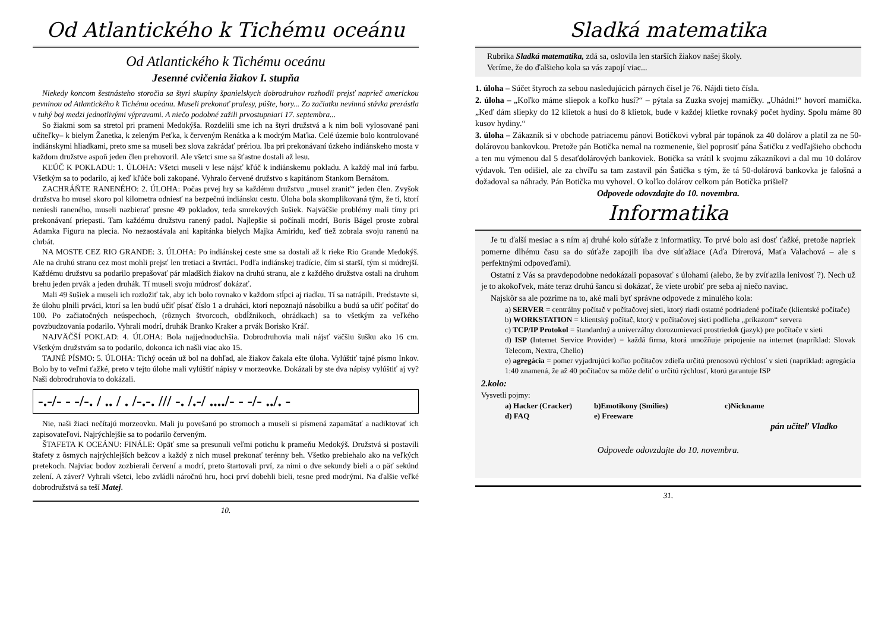Od Atlantického k Tichému oceánu
Od Atlantického k Tichému oceánu
Jesenné cvičenia žiakov I. stupňa
Niekedy koncom šestnásteho storočia sa štyri skupiny španielskych dobrodruhov rozhodli prejsť naprieč americkou pevninou od Atlantického k Tichému oceánu. Museli prekonať pralesy, púšte, hory... Zo začiatku nevinná stávka prerástla v tuhý boj medzi jednotlivými výpravami. A niečo podobné zažili prvostupniari 17. septembra...
So žiakmi som sa stretol pri prameni Medokýša. Rozdelili sme ich na štyri družstvá a k nim boli vylosované pani učiteľky– k bielym Žanetka, k zeleným Peťka, k červeným Renátka a k modrým Maťka. Celé územie bolo kontrolované indiánskymi hliadkami, preto sme sa museli bez slova zakrádať prériou. Iba pri prekonávaní úzkeho indiánskeho mosta v každom družstve aspoň jeden člen prehovoril. Ale všetci sme sa šťastne dostali až lesu.
KĽÚČ K POKLADU: 1. ÚLOHA: Všetci museli v lese nájsť kľúč k indiánskemu pokladu. A každý mal inú farbu. Všetkým sa to podarilo, aj keď kľúče boli zakopané. Vyhralo červené družstvo s kapitánom Stankom Bernátom.
ZACHRÁŇTE RANENÉHO: 2. ÚLOHA: Počas prvej hry sa každému družstvu „musel zraniť“ jeden člen. Zvyšok družstva ho musel skoro pol kilometra odniesť na bezpečnú indiánsku cestu. Úloha bola skomplikovaná tým, že tí, ktorí neniesli raneného, museli nazbierať presne 49 pokladov, teda smrekových šušiek. Najväčšie problémy mali tímy pri prekonávaní priepasti. Tam každému družstvu ranený padol. Najlepšie si počínali modrí, Boris Bágel proste zobral Adamka Figuru na plecia. No nezaostávala ani kapitánka bielych Majka Amiridu, keď tiež zobrala svoju ranenú na chrbát.
NA MOSTE CEZ RIO GRANDE: 3. ÚLOHA: Po indiánskej ceste sme sa dostali až k rieke Rio Grande Medokýš. Ale na druhú stranu cez most mohli prejsť len tretiaci a štvrtáci. Podľa indiánskej tradície, čím si starší, tým si múdrejší. Každému družstvu sa podarilo prepašovať pár mladších žiakov na druhú stranu, ale z každého družstva ostali na druhom brehu jeden prvák a jeden druhák. Tí museli svoju múdrosť dokázať.
Mali 49 šušiek a museli ich rozložiť tak, aby ich bolo rovnako v každom stĺpci aj riadku. Tí sa natrápili. Predstavte si, že úlohu plnili prváci, ktorí sa len budú učiť písať číslo 1 a druháci, ktorí nepoznajú násobilku a budú sa učiť počítať do 100. Po začiatočných neúspechoch, (rôznych štvorcoch, obdĺžnikoch, ohrádkach) sa to všetkým za veľkého povzbudzovania podarilo. Vyhrali modrí, druhák Branko Kraker a prvák Borisko Kráľ.
NAJVÄČŠÍ POKLAD: 4. ÚLOHA: Bola najjednoduchšia. Dobrodruhovia mali nájsť väčšiu šušku ako 16 cm. Všetkým družstvám sa to podarilo, dokonca ich našli viac ako 15.
TAJNÉ PÍSMO: 5. ÚLOHA: Tichý oceán už bol na dohľad, ale žiakov čakala ešte úloha. Vylúštiť tajné písmo Inkov. Bolo by to veľmi ťažké, preto v tejto úlohe mali vylúštiť nápisy v morzeovke. Dokázali by ste dva nápisy vylúštiť aj vy? Naši dobrodruhovia to dokázali.
-.-/- - -/-. / .. / . /-.-. /// -. /.-/ ..../- - -/- ../. -
Nie, naši žiaci nečítajú morzeovku. Mali ju povešanú po stromoch a museli si písmená zapamätať a nadiktovať ich zapisovateľovi. Najrýchlejšie sa to podarilo červeným.
ŠTAFETA K OCEÁNU: FINÁLE: Opäť sme sa presunuli veľmi potichu k prameňu Medokýš. Družstvá si postavili štafety z ôsmych najrýchlejších bežcov a každý z nich musel prekonať terénny beh. Všetko prebiehalo ako na veľkých pretekoch. Najviac bodov zozbierali červení a modrí, preto štartovali prví, za nimi o dve sekundy bieli a o päť sekúnd zelení. A záver? Vyhrali všetci, lebo zvládli náročnú hru, hoci prví dobehli bieli, tesne pred modrými. Na ďalšie veľké dobrodružstvá sa teší Matej.
10.
Sladká matematika
Rubrika Sladká matematika, zdá sa, oslovila len starších žiakov našej školy.
Veríme, že do ďalšieho kola sa vás zapojí viac...
1. úloha – Súčet štyroch za sebou nasledujúcich párnych čísel je 76. Nájdi tieto čísla.
2. úloha – „Koľko máme sliepok a koľko husí?“ – pýtala sa Zuzka svojej mamičky. „Uhádni!“ hovorí mamička. „Keď dám sliepky do 12 klietok a husi do 8 klietok, bude v každej klietke rovnaký počet hydiny. Spolu máme 80 kusov hydiny.“
3. úloha – Zákazník si v obchode patriacemu pánovi Botičkovi vybral pár topánok za 40 dolárov a platil za ne 50-dolárovou bankovkou. Pretože pán Botička nemal na rozmenenie, šiel poprosiť pána Šatičku z vedľajšieho obchodu a ten mu výmenou dal 5 desaťdolárových bankoviek. Botička sa vrátil k svojmu zákazníkovi a dal mu 10 dolárov výdavok. Ten odišiel, ale za chvíľu sa tam zastavil pán Šatička s tým, že tá 50-dolárová bankovka je falošná a dožadoval sa náhrady. Pán Botička mu vyhovel. O koľko dolárov celkom pán Botička prišiel?
Odpovede odovzdajte do 10. novembra.
Informatika
Je tu ďalší mesiac a s ním aj druhé kolo súťaže z informatiky. To prvé bolo asi dosť ťažké, pretože napriek pomerne dlhému času sa do súťaže zapojili iba dve súťažiace (Aďa Dírerová, Maťa Valachová – ale s perfektnými odpoveďami).
Ostatní z Vás sa pravdepodobne nedokázali popasovať s úlohami (alebo, že by zvíťazila lenivosť ?). Nech už je to akokoľvek, máte teraz druhú šancu si dokázať, že viete urobiť pre seba aj niečo naviac.
Najskôr sa ale pozrime na to, aké mali byť správne odpovede z minulého kola:
a) SERVER = centrálny počítač v počítačovej sieti, ktorý riadi ostatné podriadené počítače (klientské počítače)
b) WORKSTATION = klientský počítač, ktorý v počítačovej sieti podlieha „príkazom“ servera
c) TCP/IP Protokol = štandardný a univerzálny dorozumievací prostriedok (jazyk) pre počítače v sieti
d) ISP (Internet Service Provider) = každá firma, ktorá umožňuje pripojenie na internet (napríklad: Slovak Telecom, Nextra, Chello)
e) agregácia = pomer vyjadrujúci koľko počítačov zdieľa určitú prenosovú rýchlosť v sieti (napríklad: agregácia 1:40 znamená, že až 40 počítačov sa môže deliť o určitú rýchlosť, ktorú garantuje ISP
2.kolo:
Vysvetli pojmy:
a) Hacker (Cracker) b)Emotikony (Smilies) c)Nickname d) FAQ e) Freeware
pán učiteľ Vladko
Odpovede odovzdajte do 10. novembra.
31.